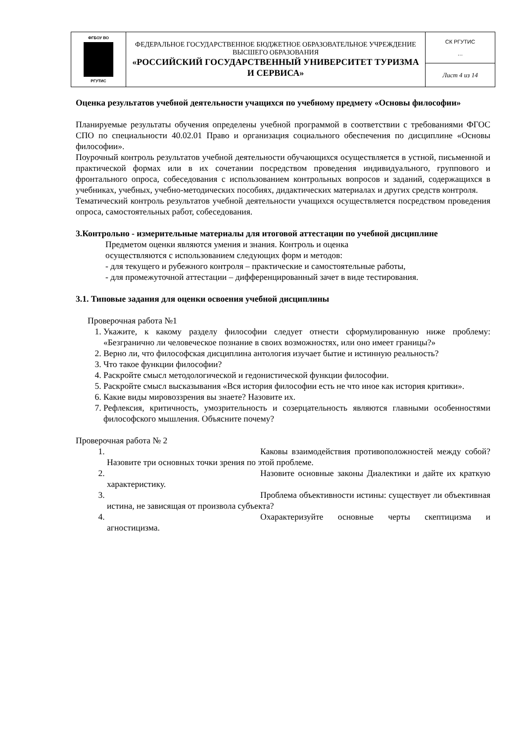| ФГБОУ ВО РГУТИС | ФЕДЕРАЛЬНОЕ ГОСУДАРСТВЕННОЕ БЮДЖЕТНОЕ ОБРАЗОВАТЕЛЬНОЕ УЧРЕЖДЕНИЕ ВЫСШЕГО ОБРАЗОВАНИЯ «РОССИЙСКИЙ ГОСУДАРСТВЕННЫЙ УНИВЕРСИТЕТ ТУРИЗМА И СЕРВИСА» | СК РГУТИС … |
| | | Лист 4 из 14 |
Оценка результатов учебной деятельности учащихся по учебному предмету «Основы философии»
Планируемые результаты обучения определены учебной программой в соответствии с требованиями ФГОС СПО по специальности 40.02.01 Право и организация социального обеспечения по дисциплине «Основы философии».
Поурочный контроль результатов учебной деятельности обучающихся осуществляется в устной, письменной и практической формах или в их сочетании посредством проведения индивидуального, группового и фронтального опроса, собеседования с использованием контрольных вопросов и заданий, содержащихся в учебниках, учебных, учебно-методических пособиях, дидактических материалах и других средств контроля.
Тематический контроль результатов учебной деятельности учащихся осуществляется посредством проведения опроса, самостоятельных работ, собеседования.
3.Контрольно - измерительные материалы для итоговой аттестации по учебной дисциплине
Предметом оценки являются умения и знания. Контроль и оценка
осуществляются с использованием следующих форм и методов:
- для текущего и рубежного контроля – практические и самостоятельные работы,
- для промежуточной аттестации – дифференцированный зачет в виде тестирования.
3.1. Типовые задания для оценки освоения учебной дисциплины
Проверочная работа №1
1. Укажите, к какому разделу философии следует отнести сформулированную ниже проблему: «Безгранично ли человеческое познание в своих возможностях, или оно имеет границы?»
2. Верно ли, что философская дисциплина антология изучает бытие и истинную реальность?
3. Что такое функции философии?
4. Раскройте смысл методологической и гедонистической функции философии.
5. Раскройте смысл высказывания «Вся история философии есть не что иное как история критики».
6. Какие виды мировоззрения вы знаете? Назовите их.
7. Рефлексия, критичность, умозрительность и созерцательность являются главными особенностями философского мышления. Объясните почему?
Проверочная работа № 2
1. Каковы взаимодействия противоположностей между собой? Назовите три основных точки зрения по этой проблеме.
2. Назовите основные законы Диалектики и дайте их краткую характеристику.
3. Проблема объективности истины: существует ли объективная истина, не зависящая от произвола субъекта?
4. Охарактеризуйте основные черты скептицизма и агностицизма.